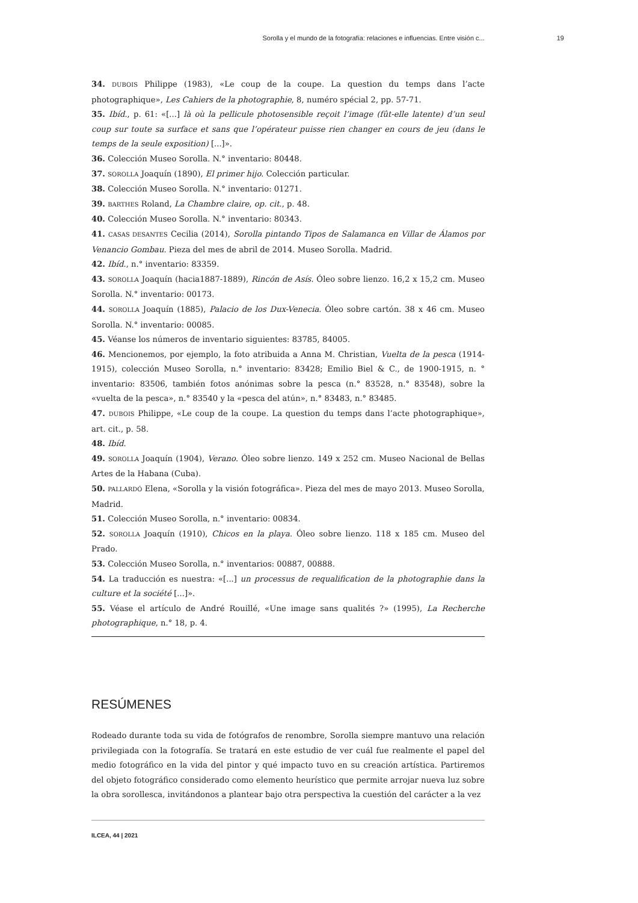Sorolla y el mundo de la fotografía: relaciones e influencias. Entre visión c... 19
34. DUBOIS Philippe (1983), «Le coup de la coupe. La question du temps dans l’acte photographique», Les Cahiers de la photographie, 8, numéro spécial 2, pp. 57-71.
35. Ibíd., p. 61: «[...] là où la pellicule photosensible reçoit l’image (fût-elle latente) d’un seul coup sur toute sa surface et sans que l’opérateur puisse rien changer en cours de jeu (dans le temps de la seule exposition) [...]».
36. Colección Museo Sorolla. N.° inventario: 80448.
37. SOROLLA Joaquín (1890), El primer hijo. Colección particular.
38. Colección Museo Sorolla. N.° inventario: 01271.
39. BARTHES Roland, La Chambre claire, op. cit., p. 48.
40. Colección Museo Sorolla. N.° inventario: 80343.
41. CASAS DESANTES Cecilia (2014), Sorolla pintando Tipos de Salamanca en Villar de Álamos por Venancio Gombau. Pieza del mes de abril de 2014. Museo Sorolla. Madrid.
42. Ibíd., n.° inventario: 83359.
43. SOROLLA Joaquín (hacia1887-1889), Rincón de Asís. Óleo sobre lienzo. 16,2 x 15,2 cm. Museo Sorolla. N.° inventario: 00173.
44. SOROLLA Joaquín (1885), Palacio de los Dux-Venecia. Óleo sobre cartón. 38 x 46 cm. Museo Sorolla. N.° inventario: 00085.
45. Véanse los números de inventario siguientes: 83785, 84005.
46. Mencionemos, por ejemplo, la foto atribuida a Anna M. Christian, Vuelta de la pesca (1914-1915), colección Museo Sorolla, n.° inventario: 83428; Emilio Biel & C., de 1900-1915, n. ° inventario: 83506, también fotos anónimas sobre la pesca (n.° 83528, n.° 83548), sobre la «vuelta de la pesca», n.° 83540 y la «pesca del atún», n.° 83483, n.° 83485.
47. DUBOIS Philippe, «Le coup de la coupe. La question du temps dans l’acte photographique», art. cit., p. 58.
48. Ibíd.
49. SOROLLA Joaquín (1904), Verano. Óleo sobre lienzo. 149 x 252 cm. Museo Nacional de Bellas Artes de la Habana (Cuba).
50. PALLARDÓ Elena, «Sorolla y la visión fotográfica». Pieza del mes de mayo 2013. Museo Sorolla, Madrid.
51. Colección Museo Sorolla, n.° inventario: 00834.
52. SOROLLA Joaquín (1910), Chicos en la playa. Óleo sobre lienzo. 118 x 185 cm. Museo del Prado.
53. Colección Museo Sorolla, n.° inventarios: 00887, 00888.
54. La traducción es nuestra: «[...] un processus de requalification de la photographie dans la culture et la société [...]».
55. Véase el artículo de André Rouillé, «Une image sans qualités ?» (1995), La Recherche photographique, n.° 18, p. 4.
RESÚMENES
Rodeado durante toda su vida de fotógrafos de renombre, Sorolla siempre mantuvo una relación privilegiada con la fotografía. Se tratará en este estudio de ver cuál fue realmente el papel del medio fotográfico en la vida del pintor y qué impacto tuvo en su creación artística. Partiremos del objeto fotográfico considerado como elemento heurístico que permite arrojar nueva luz sobre la obra sorollesca, invitándonos a plantear bajo otra perspectiva la cuestión del carácter a la vez
ILCEA, 44 | 2021